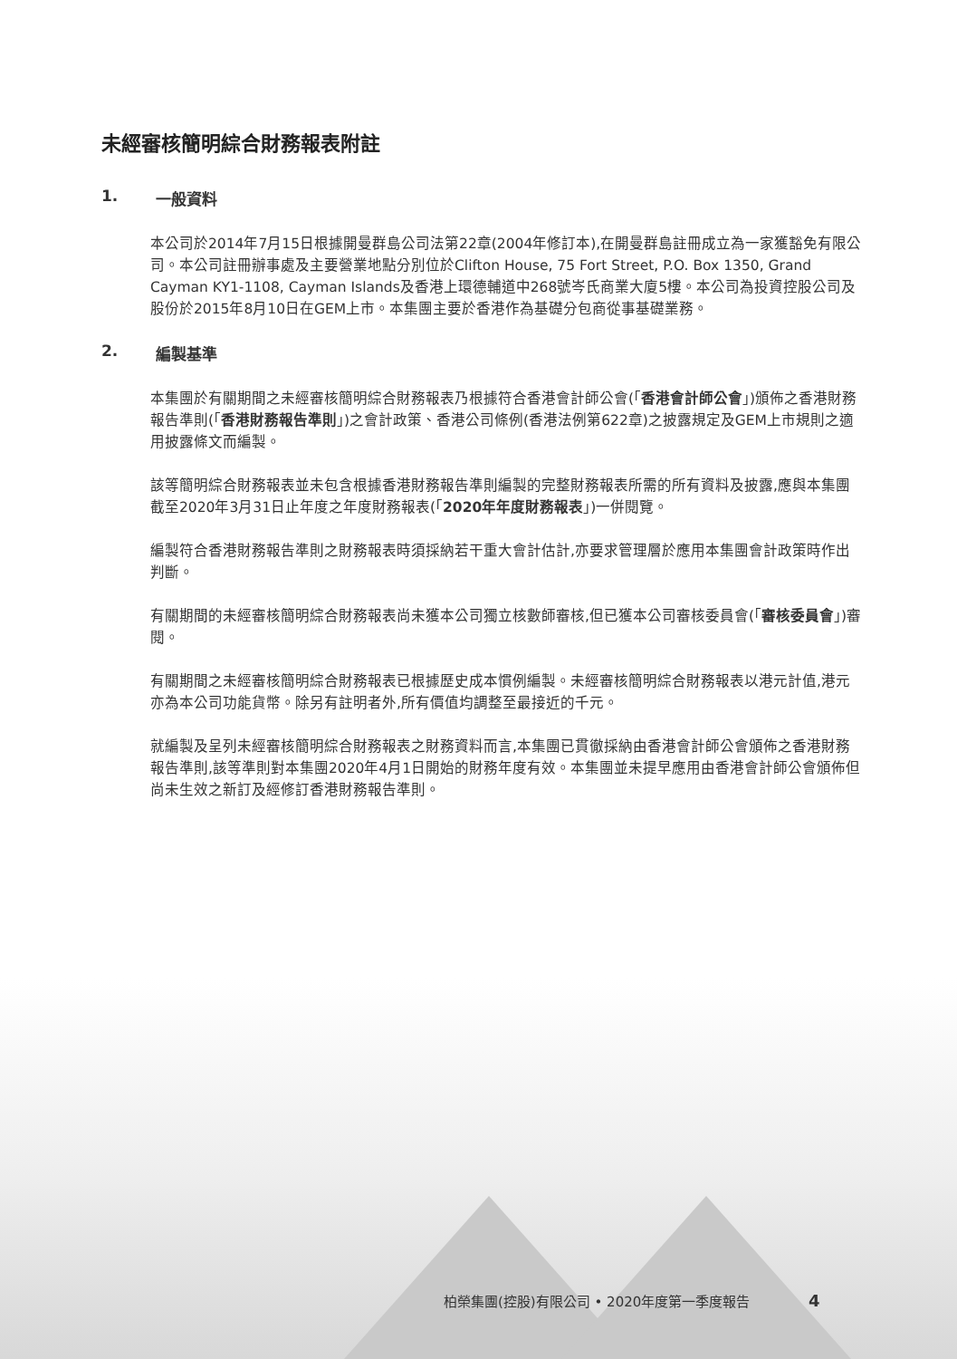未經審核簡明綜合財務報表附註
1. 一般資料
本公司於2014年7月15日根據開曼群島公司法第22章(2004年修訂本),在開曼群島註冊成立為一家獲豁免有限公司。本公司註冊辦事處及主要營業地點分別位於Clifton House, 75 Fort Street, P.O. Box 1350, Grand Cayman KY1-1108, Cayman Islands及香港上環德輔道中268號岑氏商業大廈5樓。本公司為投資控股公司及股份於2015年8月10日在GEM上市。本集團主要於香港作為基礎分包商從事基礎業務。
2. 編製基準
本集團於有關期間之未經審核簡明綜合財務報表乃根據符合香港會計師公會(「香港會計師公會」)頒佈之香港財務報告準則(「香港財務報告準則」)之會計政策、香港公司條例(香港法例第622章)之披露規定及GEM上市規則之適用披露條文而編製。
該等簡明綜合財務報表並未包含根據香港財務報告準則編製的完整財務報表所需的所有資料及披露,應與本集團截至2020年3月31日止年度之年度財務報表(「2020年年度財務報表」)一併閱覽。
編製符合香港財務報告準則之財務報表時須採納若干重大會計估計,亦要求管理層於應用本集團會計政策時作出判斷。
有關期間的未經審核簡明綜合財務報表尚未獲本公司獨立核數師審核,但已獲本公司審核委員會(「審核委員會」)審閱。
有關期間之未經審核簡明綜合財務報表已根據歷史成本慣例編製。未經審核簡明綜合財務報表以港元計值,港元亦為本公司功能貨幣。除另有註明者外,所有價值均調整至最接近的千元。
就編製及呈列未經審核簡明綜合財務報表之財務資料而言,本集團已貫徹採納由香港會計師公會頒佈之香港財務報告準則,該等準則對本集團2020年4月1日開始的財務年度有效。本集團並未提早應用由香港會計師公會頒佈但尚未生效之新訂及經修訂香港財務報告準則。
柏榮集團(控股)有限公司 • 2020年度第一季度報告 4